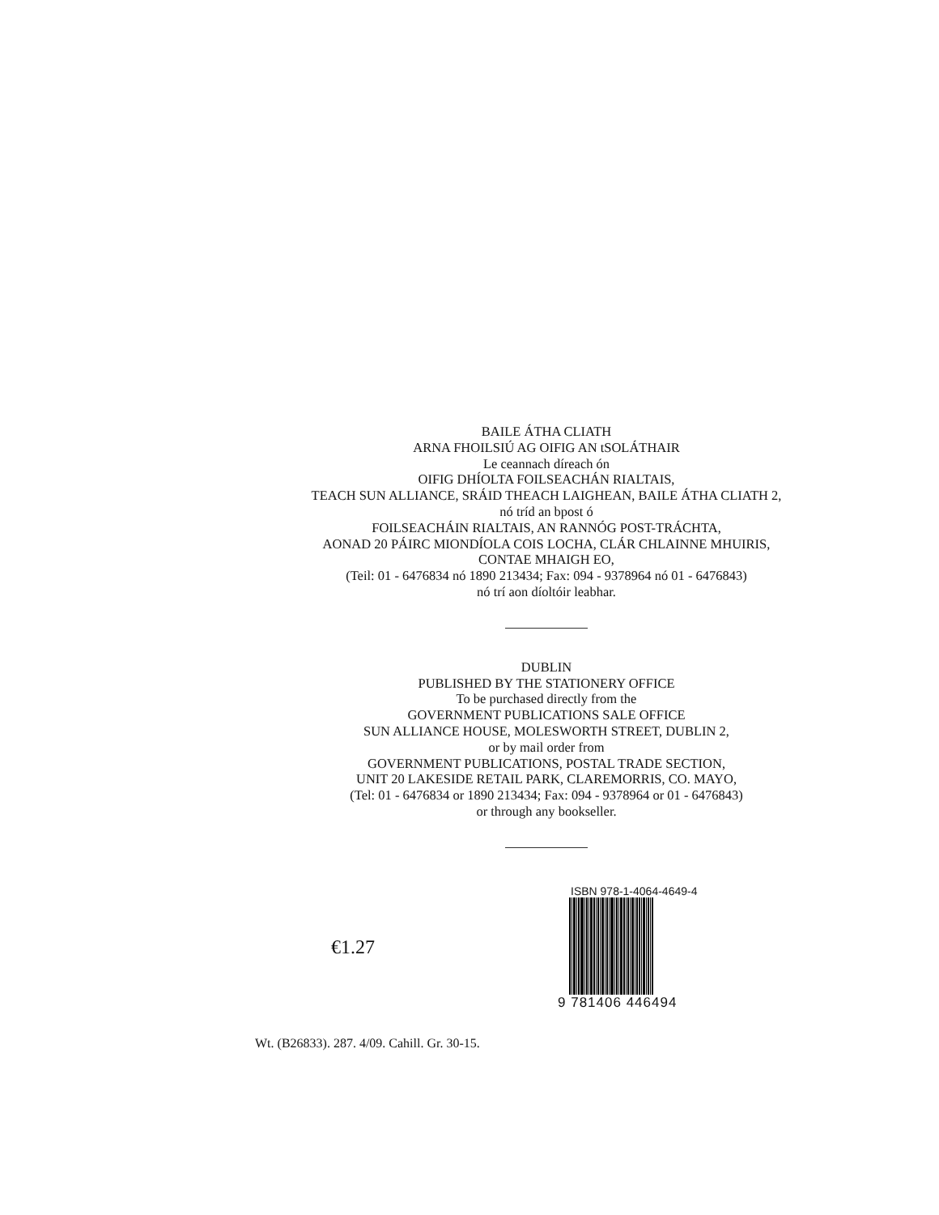BAILE ÁTHA CLIATH
ARNA FHOILSIÚ AG OIFIG AN tSOLÁTHAIR
Le ceannach díreach ón
OIFIG DHÍOLTA FOILSEACHÁN RIALTAIS,
TEACH SUN ALLIANCE, SRÁID THEACH LAIGHEAN, BAILE ÁTHA CLIATH 2,
nó tríd an bpost ó
FOILSEACHÁIN RIALTAIS, AN RANNÓG POST-TRÁCHTA,
AONAD 20 PÁIRC MIONDÍOLA COIS LOCHA, CLÁR CHLAINNE MHUIRIS,
CONTAE MHAIGH EO,
(Teil: 01 - 6476834 nó 1890 213434; Fax: 094 - 9378964 nó 01 - 6476843)
nó trí aon díoltóir leabhar.
DUBLIN
PUBLISHED BY THE STATIONERY OFFICE
To be purchased directly from the
GOVERNMENT PUBLICATIONS SALE OFFICE
SUN ALLIANCE HOUSE, MOLESWORTH STREET, DUBLIN 2,
or by mail order from
GOVERNMENT PUBLICATIONS, POSTAL TRADE SECTION,
UNIT 20 LAKESIDE RETAIL PARK, CLAREMORRIS, CO. MAYO,
(Tel: 01 - 6476834 or 1890 213434; Fax: 094 - 9378964 or 01 - 6476843)
or through any bookseller.
€1.27
ISBN 978-1-4064-4649-4
9 781406 446494
Wt. (B26833). 287. 4/09. Cahill. Gr. 30-15.